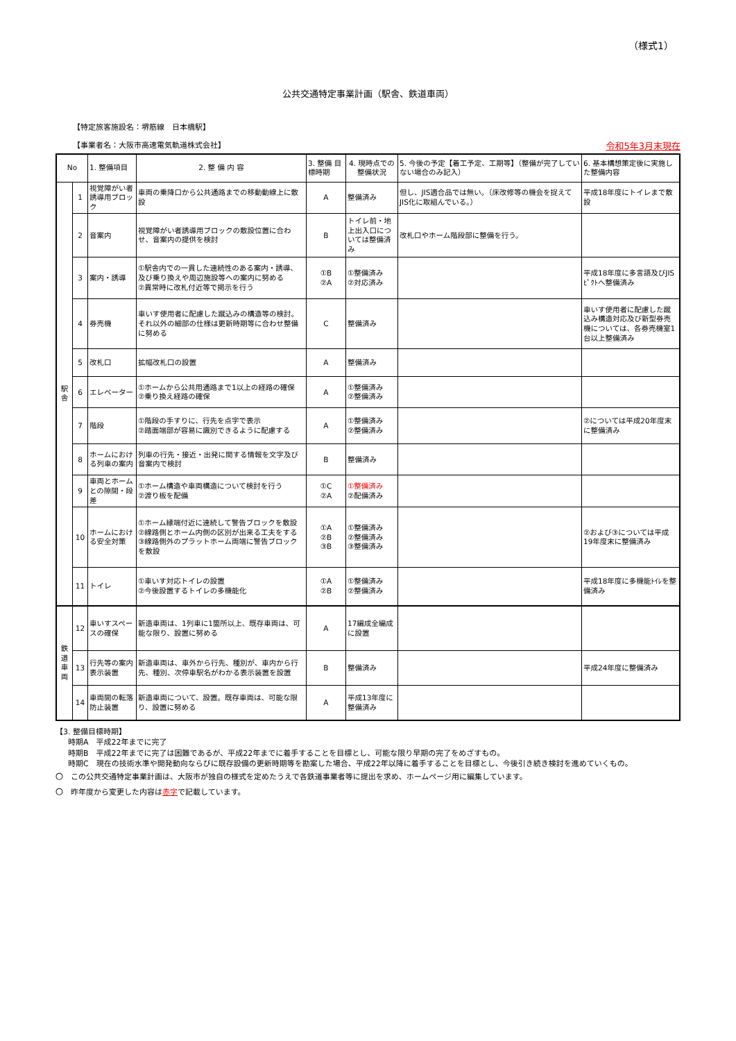（様式1）
公共交通特定事業計画（駅舎、鉄道車両）
【特定旅客施設名：堺筋線　日本橋駅】
【事業者名：大阪市高速電気軌道株式会社】 令和5年3月末現在
| No | | 1. 整備項目 | 2. 整 備 内 容 | 3. 整備 目標時期 | 4. 現時点での整備状況 | 5. 今後の予定【着工予定、工期等】（整備が完了していない場合のみ記入） | 6. 基本構想策定後に実施した整備内容 |
| --- | --- | --- | --- | --- | --- | --- | --- |
| 駅 舎 | 1 | 視覚障がい者誘導用ブロック | 車両の乗降口から公共通路までの移動動線上に敷設 | A | 整備済み | 但し、JIS適合品では無い。（床改修等の機会を捉えてJIS化に取組んでいる。） | 平成18年度にトイレまで敷設 |
| | 2 | 音案内 | 視覚障がい者誘導用ブロックの敷設位置に合わせ、音案内の提供を検討 | B | トイレ前・地上出入口については整備済み | 改札口やホーム階段部に整備を行う。 | |
| | 3 | 案内・誘導 | ①駅舎内での一貫した連続性のある案内・誘導、及び乗り換えや周辺施設等への案内に努める ②異常時に改札付近等で掲示を行う | ①B ②A | ①整備済み ②対応済み | | 平成18年度に多言語及びJISﾋﾟｸﾄへ整備済み |
| | 4 | 券売機 | 車いす使用者に配慮した蹴込みの構造等の検討。それ以外の細部の仕様は更新時期等に合わせ整備に努める | C | 整備済み | | 車いす使用者に配慮した蹴込み構造対応及び新型券売機については、各券売機室1台以上整備済み |
| | 5 | 改札口 | 拡幅改札口の設置 | A | 整備済み | | |
| | 6 | エレベーター | ①ホームから公共用通路まで1以上の経路の確保 ②乗り換え経路の確保 | A | ①整備済み ②整備済み | | |
| | 7 | 階段 | ①階段の手すりに、行先を点字で表示 ②踏面端部が容易に識別できるように配慮する | A | ①整備済み ②整備済み | | ②については平成20年度末に整備済み |
| | 8 | ホームにおける列車の案内 | 列車の行先・接近・出発に関する情報を文字及び音案内で検討 | B | 整備済み | | |
| | 9 | 車両とホームとの隙間・段差 | ①ホーム構造や車両構造について検討を行う ②渡り板を配備 | ①C ②A | ①整備済み ②配備済み | | |
| | 10 | ホームにおける安全対策 | ①ホーム縁端付近に連続して警告ブロックを敷設 ②線路側とホーム内側の区別が出来る工夫をする ③線路側外のプラットホーム両端に警告ブロックを敷設 | ①A ②B ③B | ①整備済み ②整備済み ③整備済み | | ②および③については平成19年度末に整備済み |
| | 11 | トイレ | ①車いす対応トイレの設置 ②今後設置するトイレの多機能化 | ①A ②B | ①整備済み ②整備済み | | 平成18年度に多機能ﾄｲﾚを整備済み |
| 鉄 道 車 両 | 12 | 車いすスペースの確保 | 新造車両は、1列車に1箇所以上、既存車両は、可能な限り、設置に努める | A | 17編成全編成に設置 | | |
| | 13 | 行先等の案内表示装置 | 新造車両は、車外から行先、種別が、車内から行先、種別、次停車駅名がわかる表示装置を設置 | B | 整備済み | | 平成24年度に整備済み |
| | 14 | 車両間の転落防止装置 | 新造車両について、設置。既存車両は、可能な限り、設置に努める | A | 平成13年度に整備済み | | |
【3. 整備目標時期】
時期A　平成22年までに完了
時期B　平成22年までに完了は困難であるが、平成22年までに着手することを目標とし、可能な限り早期の完了をめざすもの。
時期C　現在の技術水準や開発動向ならびに既存設備の更新時期等を勘案した場合、平成22年以降に着手することを目標とし、今後引き続き検討を進めていくもの。
〇　この公共交通特定事業計画は、大阪市が独自の様式を定めたうえで各鉄道事業者等に提出を求め、ホームページ用に編集しています。
〇　昨年度から変更した内容は赤字で記載しています。